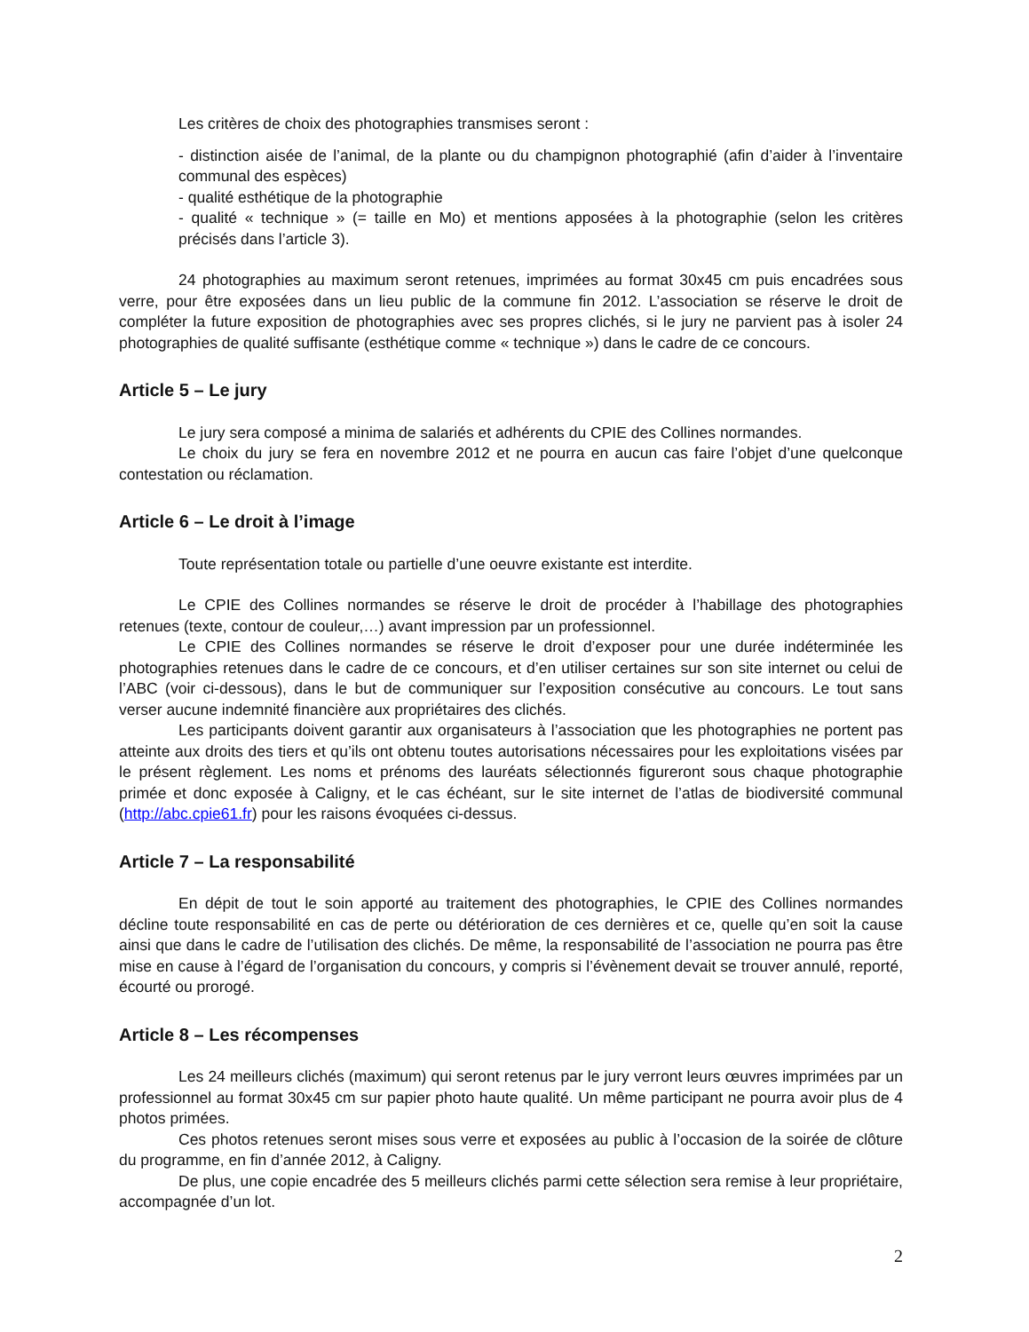Les critères de choix des photographies transmises seront :
- distinction aisée de l’animal, de la plante ou du champignon photographié (afin d’aider à l’inventaire communal des espèces)
- qualité esthétique de la photographie
- qualité « technique » (= taille en Mo) et mentions apposées à la photographie (selon les critères précisés dans l’article 3).
24 photographies au maximum seront retenues, imprimées au format 30x45 cm puis encadrées sous verre, pour être exposées dans un lieu public de la commune fin 2012. L’association se réserve le droit de compléter la future exposition de photographies avec ses propres clichés, si le jury ne parvient pas à isoler 24 photographies de qualité suffisante (esthétique comme « technique ») dans le cadre de ce concours.
Article 5 – Le jury
Le jury sera composé a minima de salariés et adhérents du CPIE des Collines normandes.
Le choix du jury se fera en novembre 2012 et ne pourra en aucun cas faire l’objet d’une quelconque contestation ou réclamation.
Article 6 – Le droit à l’image
Toute représentation totale ou partielle d’une oeuvre existante est interdite.
Le CPIE des Collines normandes se réserve le droit de procéder à l’habillage des photographies retenues (texte, contour de couleur,…) avant impression par un professionnel.
Le CPIE des Collines normandes se réserve le droit d’exposer pour une durée indéterminée les photographies retenues dans le cadre de ce concours, et d’en utiliser certaines sur son site internet ou celui de l’ABC (voir ci-dessous), dans le but de communiquer sur l’exposition consécutive au concours. Le tout sans verser aucune indemnité financière aux propriétaires des clichés.
Les participants doivent garantir aux organisateurs à l’association que les photographies ne portent pas atteinte aux droits des tiers et qu’ils ont obtenu toutes autorisations nécessaires pour les exploitations visées par le présent règlement. Les noms et prénoms des lauréats sélectionnés figureront sous chaque photographie primée et donc exposée à Caligny, et le cas échéant, sur le site internet de l’atlas de biodiversité communal (http://abc.cpie61.fr) pour les raisons évoquées ci-dessus.
Article 7 – La responsabilité
En dépit de tout le soin apporté au traitement des photographies, le CPIE des Collines normandes décline toute responsabilité en cas de perte ou détérioration de ces dernières et ce, quelle qu’en soit la cause ainsi que dans le cadre de l’utilisation des clichés. De même, la responsabilité de l’association ne pourra pas être mise en cause à l’égard de l’organisation du concours, y compris si l’évènement devait se trouver annulé, reporté, écourté ou prorogé.
Article 8 – Les récompenses
Les 24 meilleurs clichés (maximum) qui seront retenus par le jury verront leurs œuvres imprimées par un professionnel au format 30x45 cm sur papier photo haute qualité. Un même participant ne pourra avoir plus de 4 photos primées.
Ces photos retenues seront mises sous verre et exposées au public à l’occasion de la soirée de clôture du programme, en fin d’année 2012, à Caligny.
De plus, une copie encadrée des 5 meilleurs clichés parmi cette sélection sera remise à leur propriétaire, accompagnée d’un lot.
2